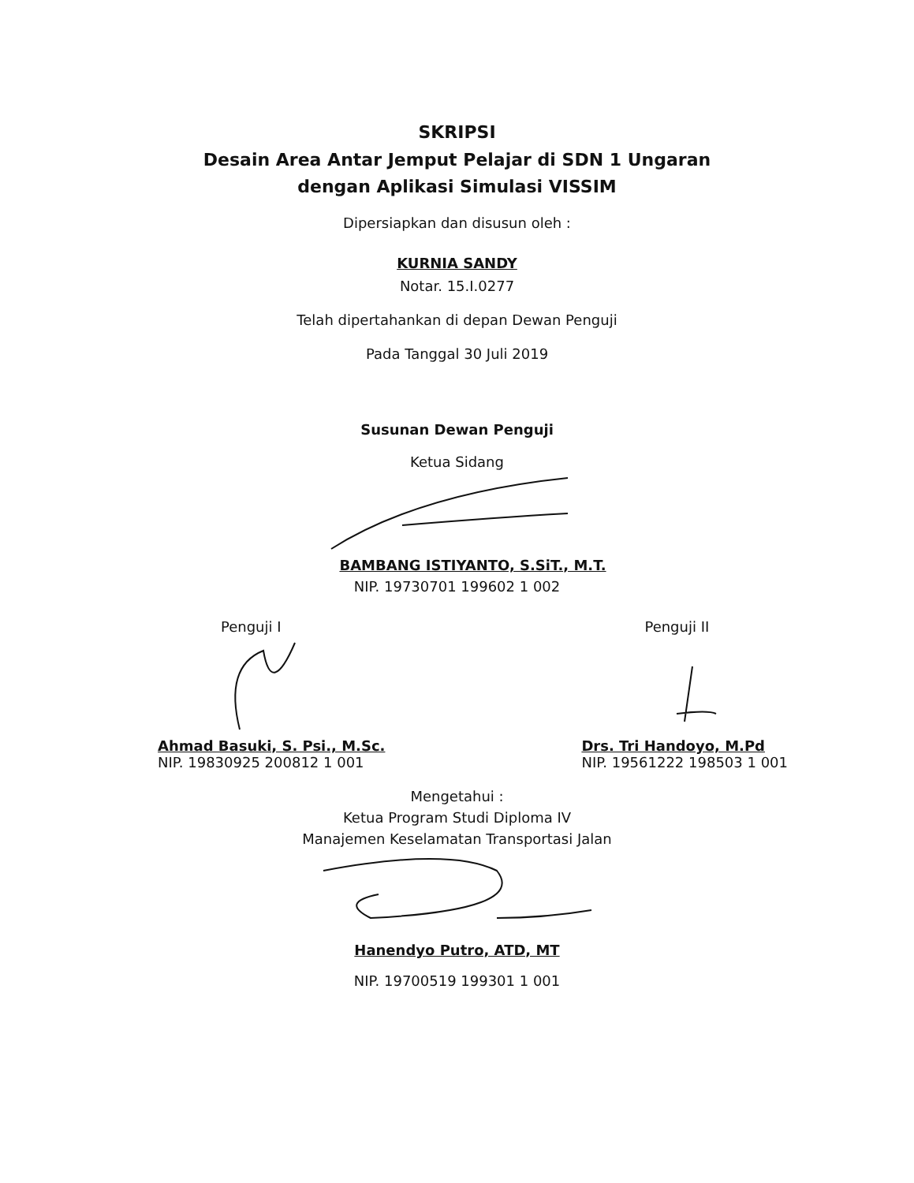SKRIPSI
Desain Area Antar Jemput Pelajar di SDN 1 Ungaran
dengan Aplikasi Simulasi VISSIM
Dipersiapkan dan disusun oleh :
KURNIA SANDY
Notar. 15.I.0277
Telah dipertahankan di depan Dewan Penguji
Pada Tanggal 30 Juli 2019
Susunan Dewan Penguji
Ketua Sidang
BAMBANG ISTIYANTO, S.SiT., M.T.
NIP. 19730701 199602 1 002
Penguji I
Ahmad Basuki, S. Psi., M.Sc.
NIP. 19830925 200812 1 001
Penguji II
Drs. Tri Handoyo, M.Pd
NIP. 19561222 198503 1 001
Mengetahui :
Ketua Program Studi Diploma IV
Manajemen Keselamatan Transportasi Jalan
Hanendyo Putro, ATD, MT
NIP. 19700519 199301 1 001